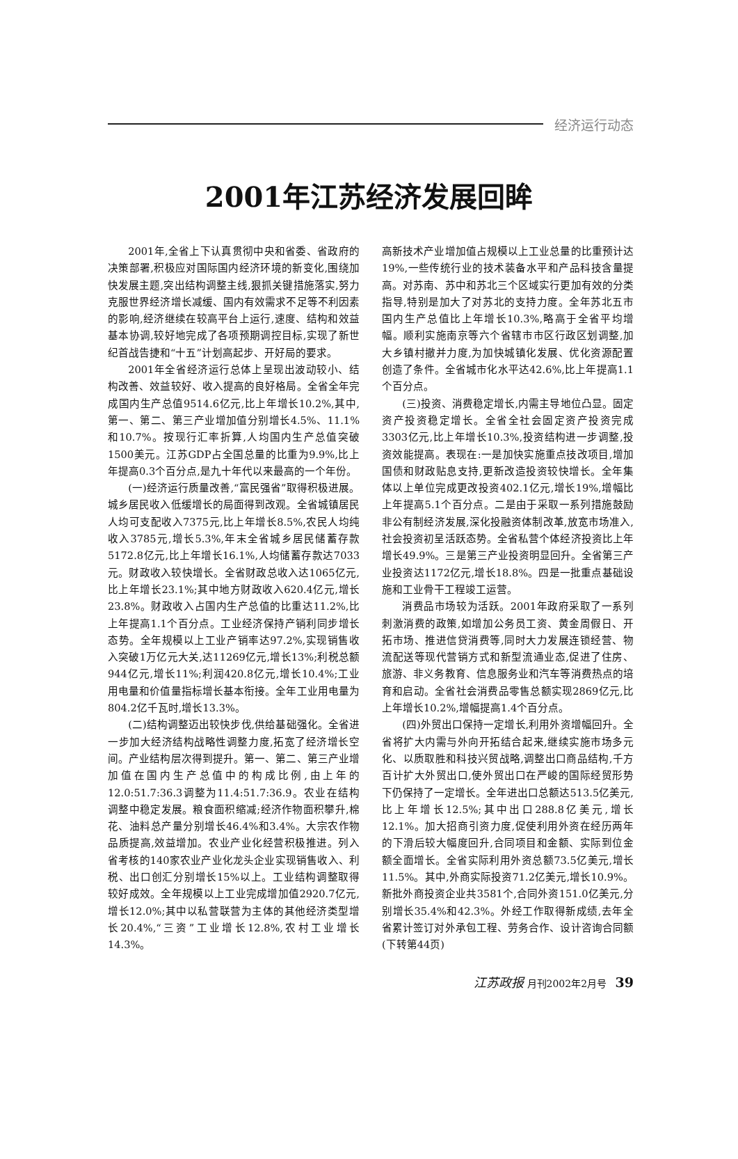经济运行动态
2001年江苏经济发展回眸
2001年,全省上下认真贯彻中央和省委、省政府的决策部署,积极应对国际国内经济环境的新变化,围绕加快发展主题,突出结构调整主线,狠抓关键措施落实,努力克服世界经济增长减缓、国内有效需求不足等不利因素的影响,经济继续在较高平台上运行,速度、结构和效益基本协调,较好地完成了各项预期调控目标,实现了新世纪首战告捷和“十五”计划高起步、开好局的要求。
2001年全省经济运行总体上呈现出波动较小、结构改善、效益较好、收入提高的良好格局。全省全年完成国内生产总值9514.6亿元,比上年增长10.2%,其中,第一、第二、第三产业增加值分别增长4.5%、11.1%和10.7%。按现行汇率折算,人均国内生产总值突破1500美元。江苏GDP占全国总量的比重为9.9%,比上年提高0.3个百分点,是九十年代以来最高的一个年份。
(一)经济运行质量改善,“富民强省”取得积极进展。城乡居民收入低缓增长的局面得到改观。全省城镇居民人均可支配收入7375元,比上年增长8.5%,农民人均纯收入3785元,增长5.3%,年末全省城乡居民储蓄存款5172.8亿元,比上年增长16.1%,人均储蓄存款达7033元。财政收入较快增长。全省财政总收入达1065亿元,比上年增长23.1%;其中地方财政收入620.4亿元,增长23.8%。财政收入占国内生产总值的比重达11.2%,比上年提高1.1个百分点。工业经济保持产销利同步增长态势。全年规模以上工业产销率达97.2%,实现销售收入突破1万亿元大关,达11269亿元,增长13%;利税总额944亿元,增长11%;利润420.8亿元,增长10.4%;工业用电量和价值量指标增长基本衔接。全年工业用电量为804.2亿千瓦时,增长13.3%。
(二)结构调整迈出较快步伐,供给基础强化。全省进一步加大经济结构战略性调整力度,拓宽了经济增长空间。产业结构层次得到提升。第一、第二、第三产业增加值在国内生产总值中的构成比例,由上年的12.0:51.7:36.3调整为11.4:51.7:36.9。农业在结构调整中稳定发展。粮食面积缩减;经济作物面积攀升,棉花、油料总产量分别增长46.4%和3.4%。大宗农作物品质提高,效益增加。农业产业化经营积极推进。列入省考核的140家农业产业化龙头企业实现销售收入、利税、出口创汇分别增长15%以上。工业结构调整取得较好成效。全年规模以上工业完成增加值2920.7亿元,增长12.0%;其中以私营联营为主体的其他经济类型增长20.4%,“三资”工业增长12.8%,农村工业增长14.3%。
高新技术产业增加值占规模以上工业总量的比重预计达19%,一些传统行业的技术装备水平和产品科技含量提高。对苏南、苏中和苏北三个区域实行更加有效的分类指导,特别是加大了对苏北的支持力度。全年苏北五市国内生产总值比上年增长10.3%,略高于全省平均增幅。顺利实施南京等六个省辖市市区行政区划调整,加大乡镇村撤并力度,为加快城镇化发展、优化资源配置创造了条件。全省城市化水平达42.6%,比上年提高1.1个百分点。
(三)投资、消费稳定增长,内需主导地位凸显。固定资产投资稳定增长。全省全社会固定资产投资完成3303亿元,比上年增长10.3%,投资结构进一步调整,投资效能提高。表现在:一是加快实施重点技改项目,增加国债和财政贴息支持,更新改造投资较快增长。全年集体以上单位完成更改投资402.1亿元,增长19%,增幅比上年提高5.1个百分点。二是由于采取一系列措施鼓励非公有制经济发展,深化投融资体制改革,放宽市场准入,社会投资初呈活跃态势。全省私营个体经济投资比上年增长49.9%。三是第三产业投资明显回升。全省第三产业投资达1172亿元,增长18.8%。四是一批重点基础设施和工业骨干工程竣工运营。
消费品市场较为活跃。2001年政府采取了一系列刺激消费的政策,如增加公务员工资、黄金周假日、开拓市场、推进信贷消费等,同时大力发展连锁经营、物流配送等现代营销方式和新型流通业态,促进了住房、旅游、非义务教育、信息服务业和汽车等消费热点的培育和启动。全省社会消费品零售总额实现2869亿元,比上年增长10.2%,增幅提高1.4个百分点。
(四)外贸出口保持一定增长,利用外资增幅回升。全省将扩大内需与外向开拓结合起来,继续实施市场多元化、以质取胜和科技兴贸战略,调整出口商品结构,千方百计扩大外贸出口,使外贸出口在严峻的国际经贸形势下仍保持了一定增长。全年进出口总额达513.5亿美元,比上年增长12.5%;其中出口288.8亿美元,增长12.1%。加大招商引资力度,促使利用外资在经历两年的下滑后较大幅度回升,合同项目和金额、实际到位金额全面增长。全省实际利用外资总额73.5亿美元,增长11.5%。其中,外商实际投资71.2亿美元,增长10.9%。新批外商投资企业共3581个,合同外资151.0亿美元,分别增长35.4%和42.3%。外经工作取得新成绩,去年全省累计签订对外承包工程、劳务合作、设计咨询合同额 (下转第44页)
江苏政报 月刊2002年2月号 39